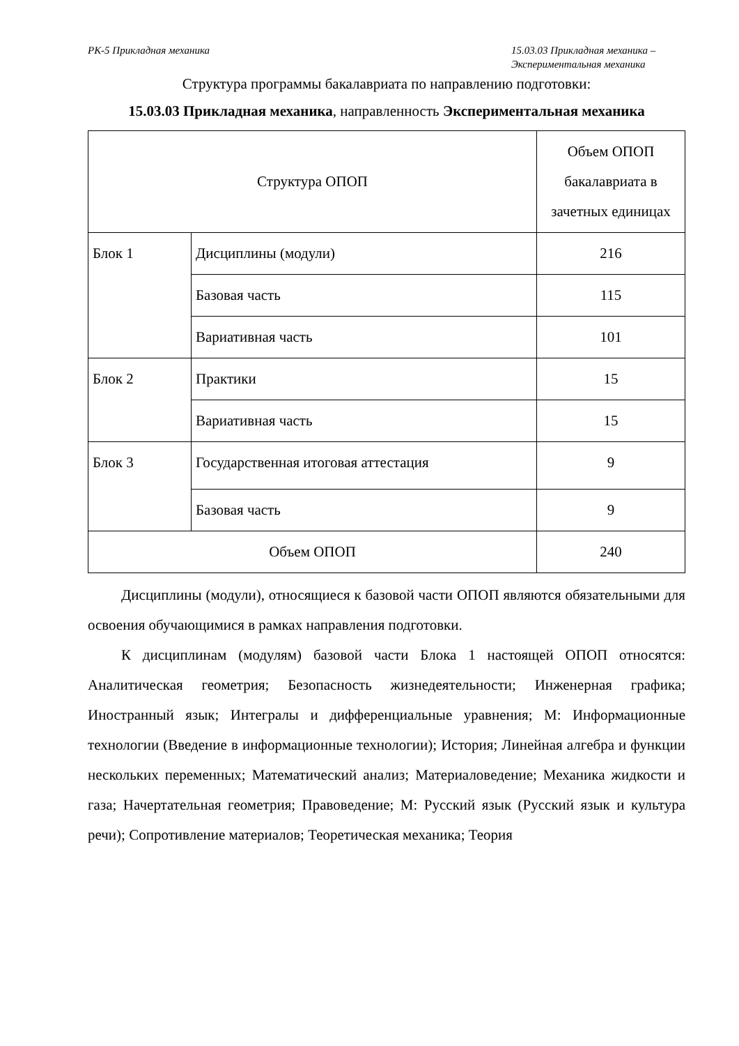РК-5 Прикладная механика 15.03.03 Прикладная механика –
Экспериментальная механика
Структура программы бакалавриата по направлению подготовки:
15.03.03 Прикладная механика, направленность Экспериментальная механика
| Структура ОПОП | | Объем ОПОП бакалавриата в зачетных единицах |
| --- | --- | --- |
| Блок 1 | Дисциплины (модули) | 216 |
| | Базовая часть | 115 |
| | Вариативная часть | 101 |
| Блок 2 | Практики | 15 |
| | Вариативная часть | 15 |
| Блок 3 | Государственная итоговая аттестация | 9 |
| | Базовая часть | 9 |
| Объем ОПОП | | 240 |
Дисциплины (модули), относящиеся к базовой части ОПОП являются обязательными для освоения обучающимися в рамках направления подготовки.
К дисциплинам (модулям) базовой части Блока 1 настоящей ОПОП относятся: Аналитическая геометрия; Безопасность жизнедеятельности; Инженерная графика; Иностранный язык; Интегралы и дифференциальные уравнения; М: Информационные технологии (Введение в информационные технологии); История; Линейная алгебра и функции нескольких переменных; Математический анализ; Материаловедение; Механика жидкости и газа; Начертательная геометрия; Правоведение; М: Русский язык (Русский язык и культура речи); Сопротивление материалов; Теоретическая механика; Теория